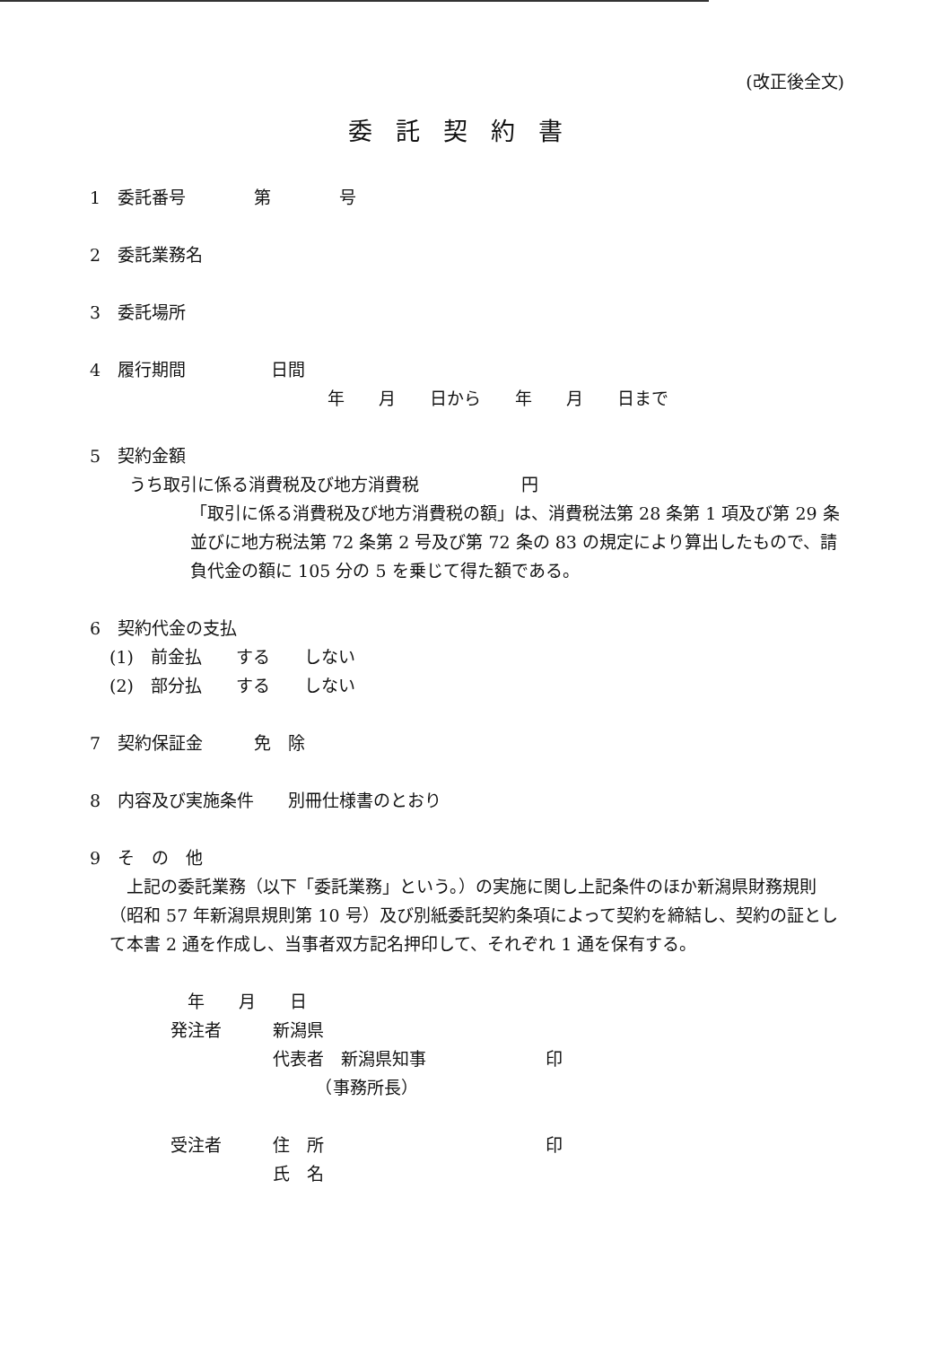(改正後全文)
委託契約書
1　委託番号　　　　第　　　　号
2　委託業務名
3　委託場所
4　履行期間　　　　　日間
年　　月　　日から　　年　　月　　日まで
5　契約金額
うち取引に係る消費税及び地方消費税　　　　　　円
「取引に係る消費税及び地方消費税の額」は、消費税法第 28 条第 1 項及び第 29 条並びに地方税法第 72 条第 2 号及び第 72 条の 83 の規定により算出したもので、請負代金の額に 105 分の 5 を乗じて得た額である。
6　契約代金の支払
(1)　前金払　　する　　しない
(2)　部分払　　する　　しない
7　契約保証金　　　免　除
8　内容及び実施条件　　別冊仕様書のとおり
9　そ　の　他
　上記の委託業務（以下「委託業務」という。）の実施に関し上記条件のほか新潟県財務規則（昭和 57 年新潟県規則第 10 号）及び別紙委託契約条項によって契約を締結し、契約の証として本書 2 通を作成し、当事者双方記名押印して、それぞれ 1 通を保有する。
　年　　月　　日
発注者　　　新潟県
　　　　　　代表者　新潟県知事　　　　　　　印
　　　　　　　　　（事務所長）
受注者　　　住　所　　　　　　　　　　　　　印
　　　　　　氏　名